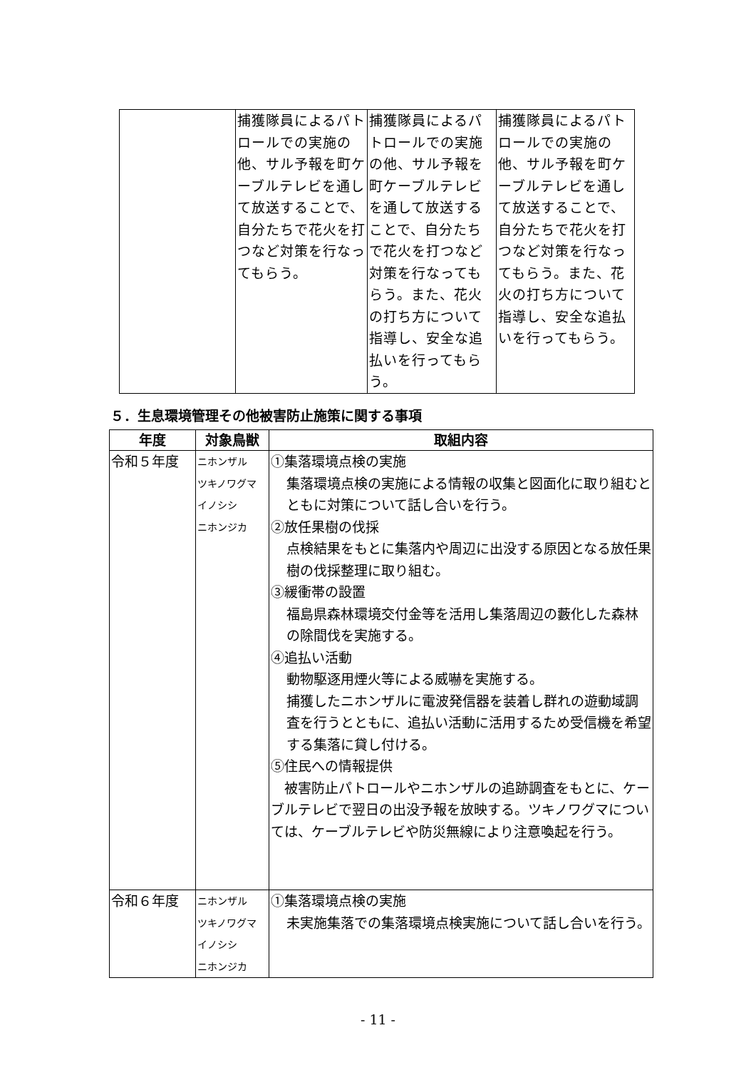| | 捕獲隊員によるパトロールでの実施の他、サル予報を町ケーブルテレビを通して放送することで、自分たちで花火を打つなど対策を行なってもらう。 | 捕獲隊員によるパトロールでの実施の他、サル予報を町ケーブルテレビを通して放送することで、自分たちで花火を打つなど対策を行なってもらう。また、花火の打ち方について指導し、安全な追払いを行ってもらう。 | 捕獲隊員によるパトロールでの実施の他、サル予報を町ケーブルテレビを通して放送することで、自分たちで花火を打つなど対策を行なってもらう。また、花火の打ち方について指導し、安全な追払いを行ってもらう。 |
５．生息環境管理その他被害防止施策に関する事項
| 年度 | 対象鳥獣 | 取組内容 |
| --- | --- | --- |
| 令和５年度 | ニホンザル ツキノワグマ イノシシ ニホンジカ | ①集落環境点検の実施 集落環境点検の実施による情報の収集と図面化に取り組むとともに対策について話し合いを行う。 ②放任果樹の伐採 点検結果をもとに集落内や周辺に出没する原因となる放任果樹の伐採整理に取り組む。 ③緩衝帯の設置 福島県森林環境交付金等を活用し集落周辺の藪化した森林の除間伐を実施する。 ④追払い活動 動物駆逐用煙火等による威嚇を実施する。 捕獲したニホンザルに電波発信器を装着し群れの遊動域調査を行うとともに、追払い活動に活用するため受信機を希望する集落に貸し付ける。 ⑤住民への情報提供 被害防止パトロールやニホンザルの追跡調査をもとに、ケーブルテレビで翌日の出没予報を放映する。ツキノワグマについては、ケーブルテレビや防災無線により注意喚起を行う。 |
| 令和６年度 | ニホンザル ツキノワグマ イノシシ ニホンジカ | ①集落環境点検の実施 未実施集落での集落環境点検実施について話し合いを行う。 |
- 11 -